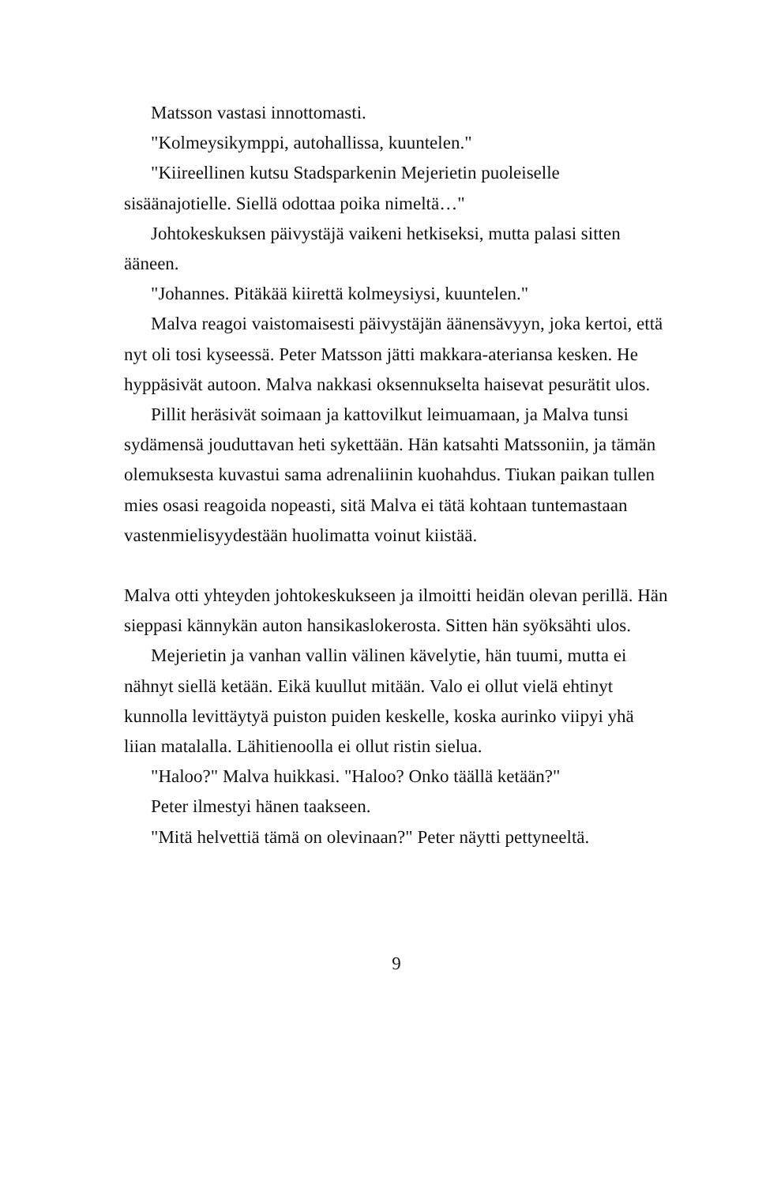Matsson vastasi innottomasti.
"Kolmeysikymppi, autohallissa, kuuntelen."
"Kiireellinen kutsu Stadsparkenin Mejerietin puoleiselle sisäänajotielle. Siellä odottaa poika nimeltä…"
Johtokeskuksen päivystäjä vaikeni hetkiseksi, mutta palasi sitten ääneen.
"Johannes. Pitäkää kiirettä kolmeysiysi, kuuntelen."
Malva reagoi vaistomaisesti päivystäjän äänensävyyn, joka kertoi, että nyt oli tosi kyseessä. Peter Matsson jätti makkara-ateriansa kesken. He hyppäsivät autoon. Malva nakkasi oksennukselta haisevat pesurätit ulos.
Pillit heräsivät soimaan ja kattovilkut leimuamaan, ja Malva tunsi sydämensä jouduttavan heti sykettään. Hän katsahti Matssoniin, ja tämän olemuksesta kuvastui sama adrenaliinin kuohahdus. Tiukan paikan tullen mies osasi reagoida nopeasti, sitä Malva ei tätä kohtaan tuntemastaan vastenmielisyydestään huolimatta voinut kiistää.
Malva otti yhteyden johtokeskukseen ja ilmoitti heidän olevan perillä. Hän sieppasi kännykän auton hansikaslokerosta. Sitten hän syöksähti ulos.
Mejerietin ja vanhan vallin välinen kävelytie, hän tuumi, mutta ei nähnyt siellä ketään. Eikä kuullut mitään. Valo ei ollut vielä ehtinyt kunnolla levittäytyä puiston puiden keskelle, koska aurinko viipyi yhä liian matalalla. Lähitienoolla ei ollut ristin sielua.
"Haloo?" Malva huikkasi. "Haloo? Onko täällä ketään?"
Peter ilmestyi hänen taakseen.
"Mitä helvettiä tämä on olevinaan?" Peter näytti pettyneeltä.
9